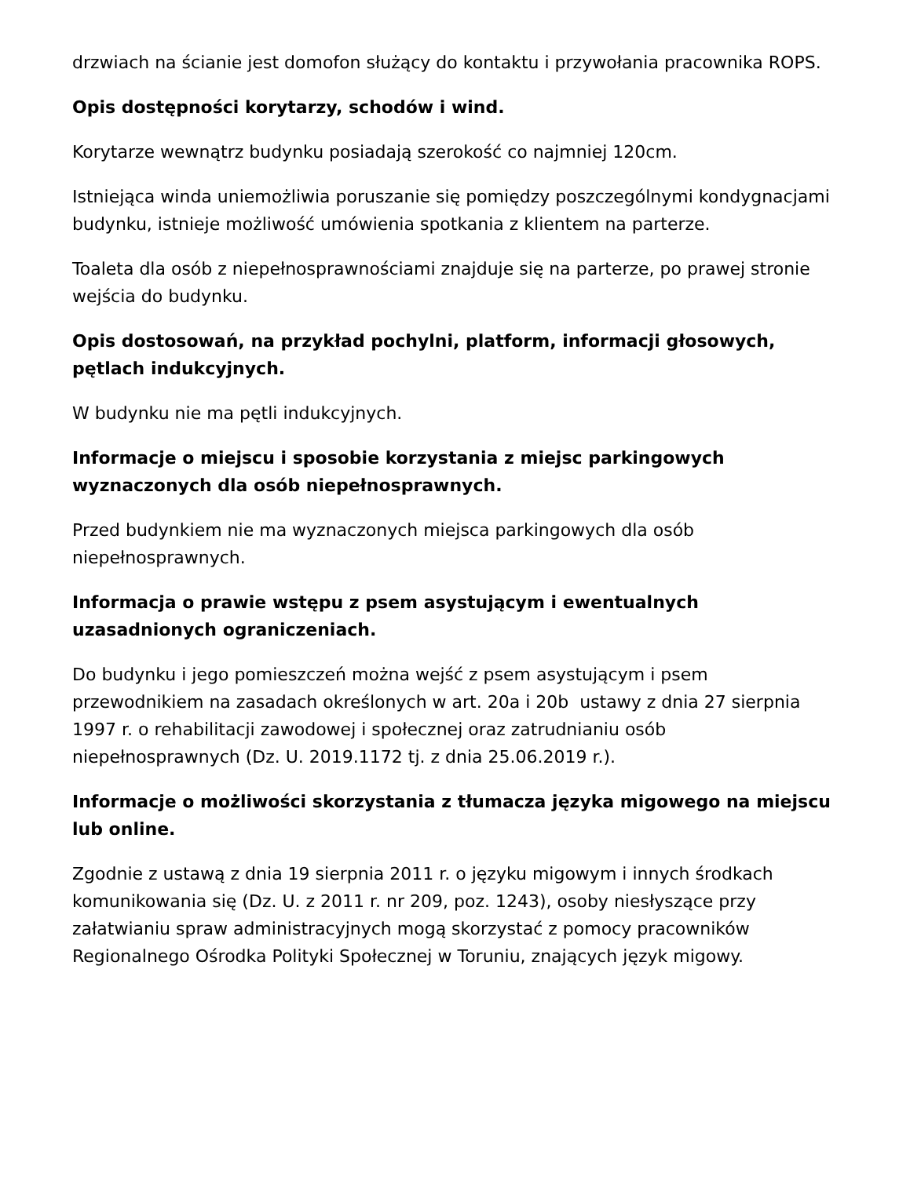drzwiach na ścianie jest domofon służący do kontaktu i przywołania pracownika ROPS.
Opis dostępności korytarzy, schodów i wind.
Korytarze wewnątrz budynku posiadają szerokość co najmniej 120cm.
Istniejąca winda uniemożliwia poruszanie się pomiędzy poszczególnymi kondygnacjami budynku, istnieje możliwość umówienia spotkania z klientem na parterze.
Toaleta dla osób z niepełnosprawnościami znajduje się na parterze, po prawej stronie wejścia do budynku.
Opis dostosowań, na przykład pochylni, platform, informacji głosowych, pętlach indukcyjnych.
W budynku nie ma pętli indukcyjnych.
Informacje o miejscu i sposobie korzystania z miejsc parkingowych wyznaczonych dla osób niepełnosprawnych.
Przed budynkiem nie ma wyznaczonych miejsca parkingowych dla osób niepełnosprawnych.
Informacja o prawie wstępu z psem asystującym i ewentualnych uzasadnionych ograniczeniach.
Do budynku i jego pomieszczeń można wejść z psem asystującym i psem przewodnikiem na zasadach określonych w art. 20a i 20b ustawy z dnia 27 sierpnia 1997 r. o rehabilitacji zawodowej i społecznej oraz zatrudnianiu osób niepełnosprawnych (Dz. U. 2019.1172 tj. z dnia 25.06.2019 r.).
Informacje o możliwości skorzystania z tłumacza języka migowego na miejscu lub online.
Zgodnie z ustawą z dnia 19 sierpnia 2011 r. o języku migowym i innych środkach komunikowania się (Dz. U. z 2011 r. nr 209, poz. 1243), osoby niesłyszące przy załatwianiu spraw administracyjnych mogą skorzystać z pomocy pracowników Regionalnego Ośrodka Polityki Społecznej w Toruniu, znających język migowy.